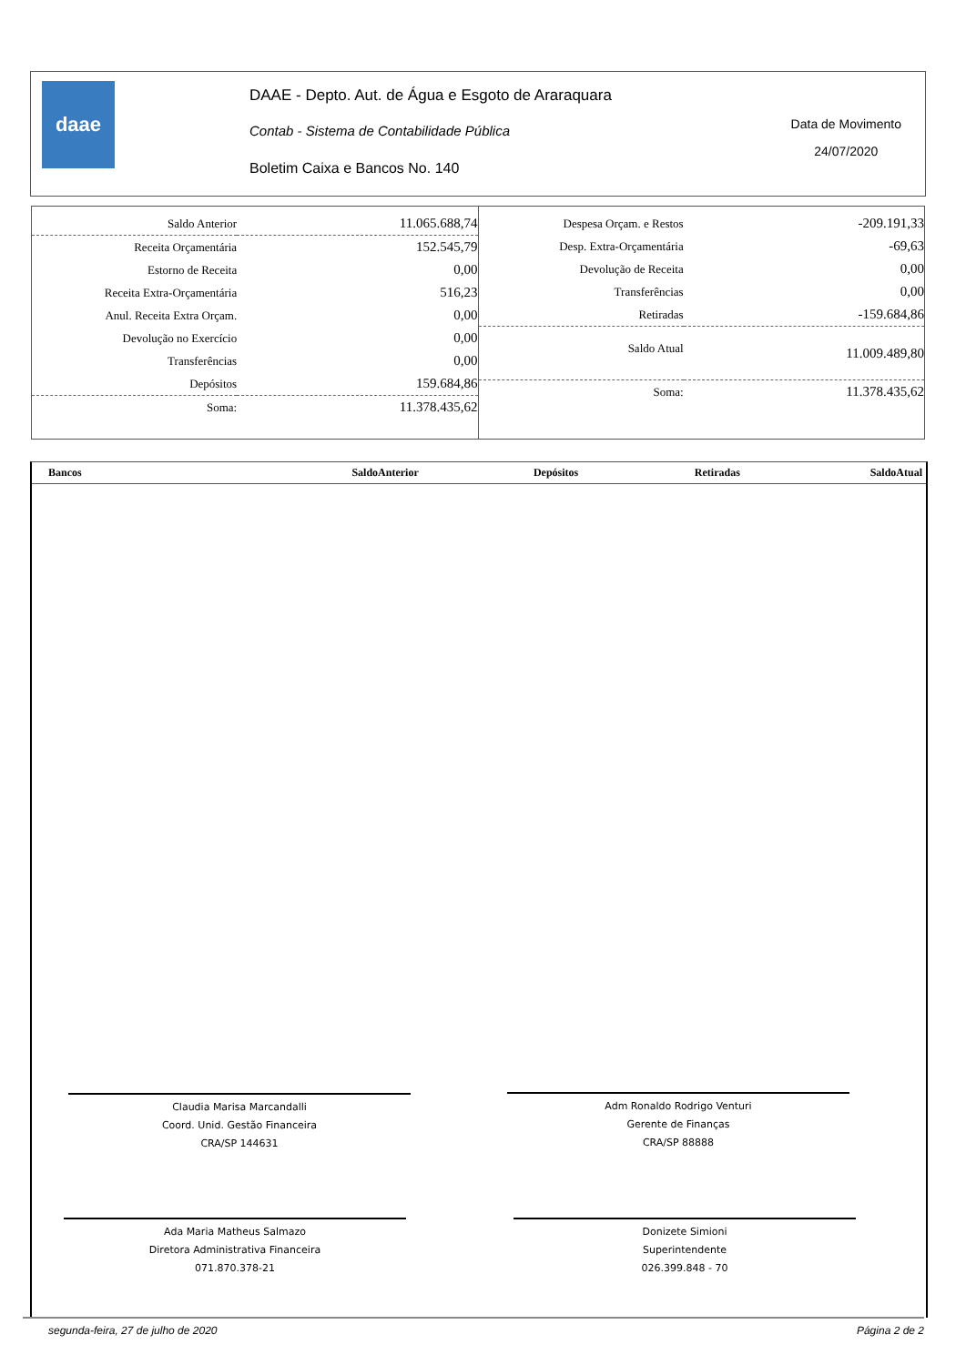daae
DAAE - Depto. Aut. de Água e Esgoto de Araraquara
Contab - Sistema de Contabilidade Pública
Boletim Caixa e Bancos No. 140
Data de Movimento
24/07/2020
| Saldo Anterior | 11.065.688,74 |
| Receita Orçamentária | 152.545,79 |
| Estorno de Receita | 0,00 |
| Receita Extra-Orçamentária | 516,23 |
| Anul. Receita Extra Orçam. | 0,00 |
| Devolução no Exercício | 0,00 |
| Transferências | 0,00 |
| Depósitos | 159.684,86 |
| Soma: | 11.378.435,62 |
| Despesa Orçam. e Restos | -209.191,33 |
| Desp. Extra-Orçamentária | -69,63 |
| Devolução de Receita | 0,00 |
| Transferências | 0,00 |
| Retiradas | -159.684,86 |
| Saldo Atual | 11.009.489,80 |
| Soma: | 11.378.435,62 |
| Bancos | SaldoAnterior | Depósitos | Retiradas | SaldoAtual |
| --- | --- | --- | --- | --- |
Claudia Marisa Marcandalli
Coord. Unid. Gestão Financeira
CRA/SP 144631
Adm Ronaldo Rodrigo Venturi
Gerente de Finanças
CRA/SP 88888
Ada Maria Matheus Salmazo
Diretora Administrativa Financeira
071.870.378-21
Donizete Simioni
Superintendente
026.399.848 - 70
segunda-feira, 27 de julho de 2020 Página 2 de 2